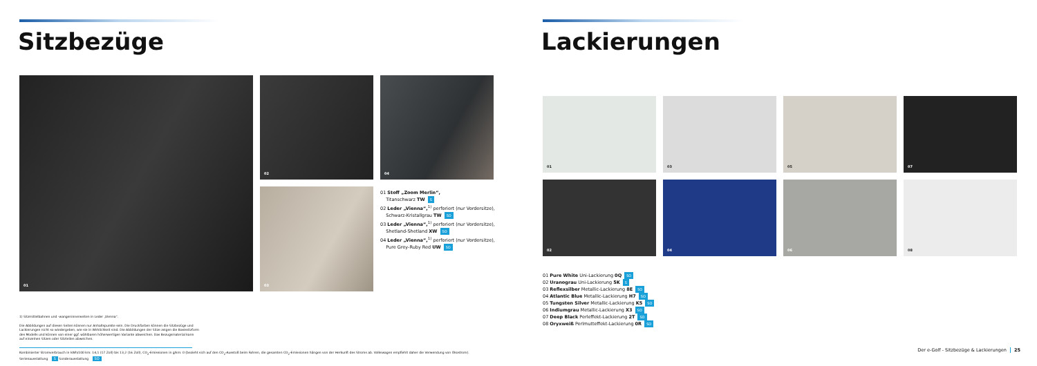Sitzbezüge
01 02 04
03
01 Stoff „Zoom Merlin“,
Titanschwarz TW S
02 Leder „Vienna“,<sup>1)</sup> perforiert (nur Vordersitze),
Schwarz-Kristallgrau TW SO
03 Leder „Vienna“,<sup>1)</sup> perforiert (nur Vordersitze),
Shetland-Shetland XW SO
04 Leder „Vienna“,<sup>1)</sup> perforiert (nur Vordersitze),
Pure Grey-Ruby Red UW SO
1) Sitzmittelbahnen und -wangeninnenseiten in Leder „Vienna“.
Die Abbildungen auf diesen Seiten können nur Anhaltspunkte sein. Die Druckfarben können die Sitzbezüge und Lackierungen nicht so wiedergeben, wie sie in Wirklichkeit sind. Die Abbildungen der Sitze zeigen die Basissitzform des Modells und können von einer ggf. wählbaren höherwertigen Variante abweichen. Das Bezugsmaterial kann auf einzelnen Sitzen oder Sitzteilen abweichen.
Kombinierter Stromverbrauch in kWh/100 km: 14,1 (17 Zoll) bis 13,2 (16 Zoll), CO<sub>2</sub>-Emissionen in g/km: 0 (bezieht sich auf den CO<sub>2</sub>-Ausstoß beim Fahren, die gesamten CO<sub>2</sub>-Emissionen hängen von der Herkunft des Stroms ab. Volkswagen empfiehlt daher die Verwendung von Ökostrom).
Serienausstattung S Sonderausstattung SO
Lackierungen
01 03 05 07
02 04 06 08
01 Pure White Uni-Lackierung 0Q SO
02 Uranograu Uni-Lackierung 5K S
03 Reflexsilber Metallic-Lackierung 8E SO
04 Atlantic Blue Metallic-Lackierung H7 SO
05 Tungsten Silver Metallic-Lackierung K5 SO
06 Indiumgrau Metallic-Lackierung X3 SO
07 Deep Black Perleffekt-Lackierung 2T SO
08 Oryxweiß Perlmutteffekt-Lackierung 0R SO
Der e-Golf - Sitzbezüge & Lackierungen 25